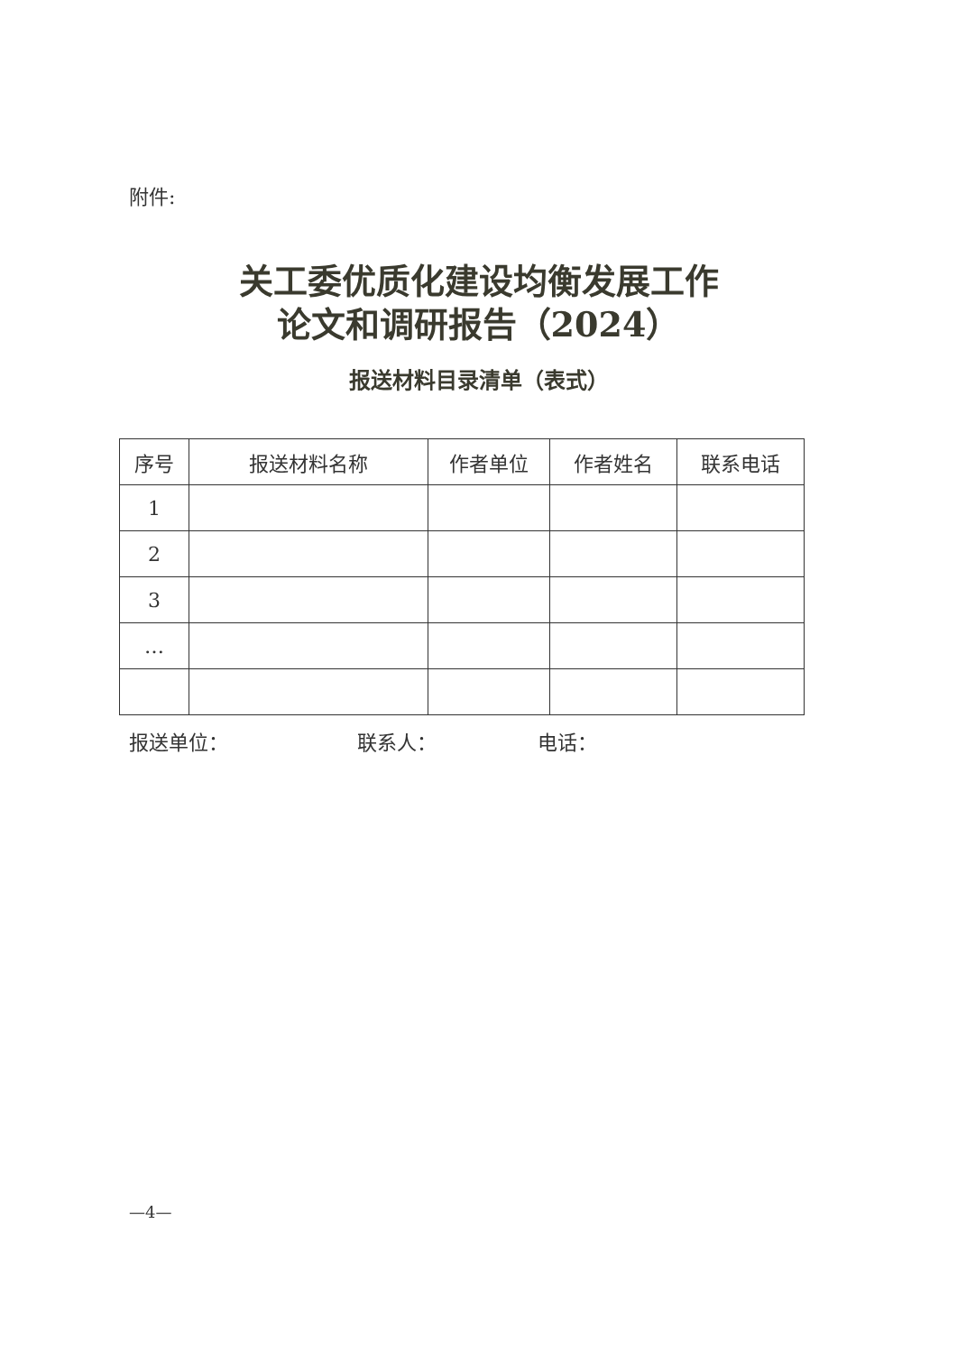附件:
关工委优质化建设均衡发展工作
论文和调研报告（2024）
报送材料目录清单（表式）
| 序号 | 报送材料名称 | 作者单位 | 作者姓名 | 联系电话 |
| --- | --- | --- | --- | --- |
| 1 | | | | |
| 2 | | | | |
| 3 | | | | |
| … | | | | |
报送单位： 联系人： 电话：
—4—